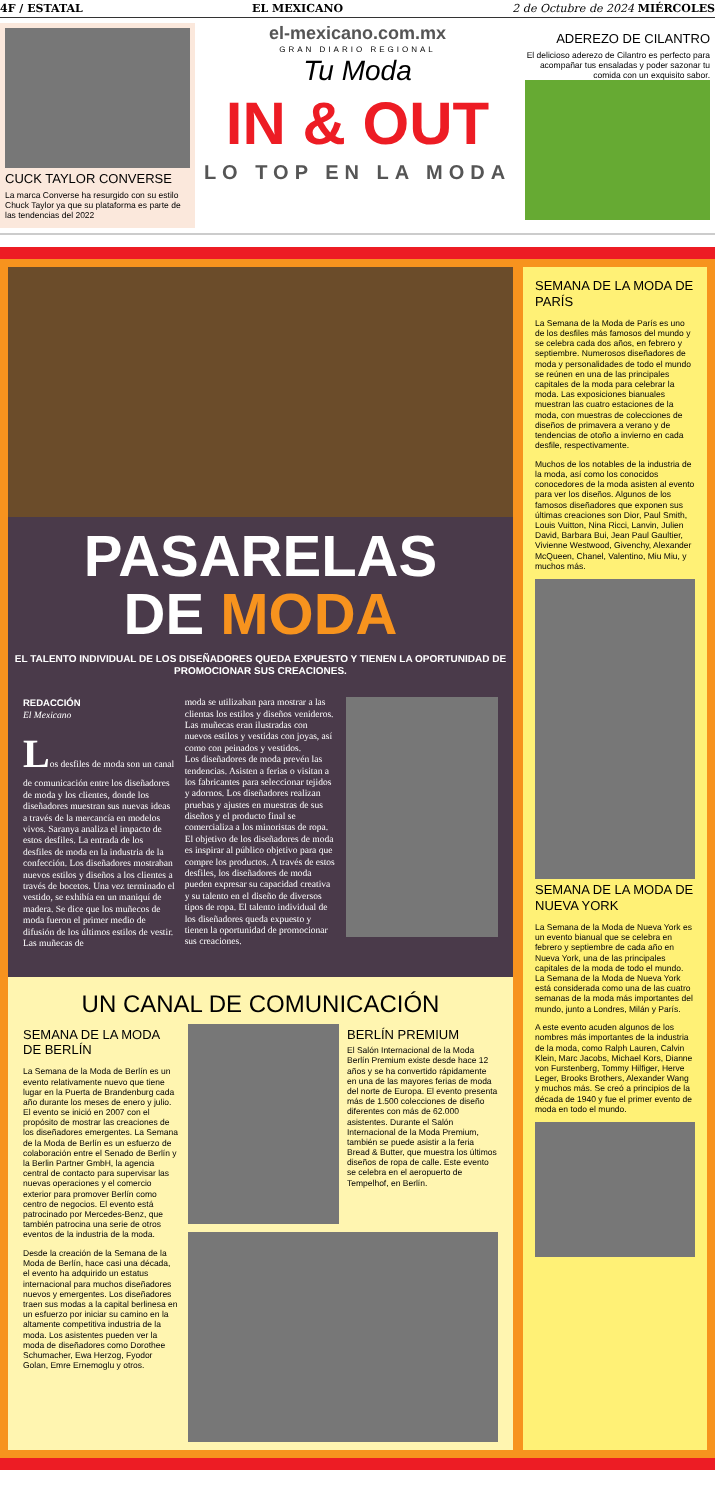4F / ESTATAL EL MEXICANO 2 de Octubre de 2024 MIÉRCOLES
CUCK TAYLOR CONVERSE
La marca Converse ha resurgido con su estilo Chuck Taylor ya que su plataforma es parte de las tendencias del 2022
el-mexicano.com.mx
GRAN DIARIO REGIONAL
Tu Moda
IN & OUT
LO TOP EN LA MODA
ADEREZO DE CILANTRO
El delicioso aderezo de Cilantro es perfecto para acompañar tus ensaladas y poder sazonar tu comida con un exquisito sabor.
PASARELAS
DE MODA
EL TALENTO INDIVIDUAL DE LOS DISEÑADORES QUEDA EXPUESTO Y TIENEN LA OPORTUNIDAD DE PROMOCIONAR SUS CREACIONES.
REDACCIÓN
El Mexicano
Los desfiles de moda son un canal de comunicación entre los diseñadores de moda y los clientes, donde los diseñadores muestran sus nuevas ideas a través de la mercancía en modelos vivos. Saranya analiza el impacto de estos desfiles. La entrada de los desfiles de moda en la industria de la confección. Los diseñadores mostraban nuevos estilos y diseños a los clientes a través de bocetos. Una vez terminado el vestido, se exhibía en un maniquí de madera. Se dice que los muñecos de moda fueron el primer medio de difusión de los últimos estilos de vestir. Las muñecas de
moda se utilizaban para mostrar a las clientas los estilos y diseños venideros. Las muñecas eran ilustradas con nuevos estilos y vestidas con joyas, así como con peinados y vestidos.
Los diseñadores de moda prevén las tendencias. Asisten a ferias o visitan a los fabricantes para seleccionar tejidos y adornos. Los diseñadores realizan pruebas y ajustes en muestras de sus diseños y el producto final se comercializa a los minoristas de ropa. El objetivo de los diseñadores de moda es inspirar al público objetivo para que compre los productos. A través de estos desfiles, los diseñadores de moda pueden expresar su capacidad creativa y su talento en el diseño de diversos tipos de ropa. El talento individual de los diseñadores queda expuesto y tienen la oportunidad de promocionar sus creaciones.
UN CANAL DE COMUNICACIÓN
SEMANA DE LA MODA DE BERLÍN
La Semana de la Moda de Berlín es un evento relativamente nuevo que tiene lugar en la Puerta de Brandenburg cada año durante los meses de enero y julio. El evento se inició en 2007 con el propósito de mostrar las creaciones de los diseñadores emergentes. La Semana de la Moda de Berlín es un esfuerzo de colaboración entre el Senado de Berlín y la Berlin Partner GmbH, la agencia central de contacto para supervisar las nuevas operaciones y el comercio exterior para promover Berlín como centro de negocios. El evento está patrocinado por Mercedes-Benz, que también patrocina una serie de otros eventos de la industria de la moda.
Desde la creación de la Semana de la Moda de Berlín, hace casi una década, el evento ha adquirido un estatus internacional para muchos diseñadores nuevos y emergentes. Los diseñadores traen sus modas a la capital berlinesa en un esfuerzo por iniciar su camino en la altamente competitiva industria de la moda. Los asistentes pueden ver la moda de diseñadores como Dorothee Schumacher, Ewa Herzog, Fyodor Golan, Emre Ernemoglu y otros.
BERLÍN PREMIUM
El Salón Internacional de la Moda Berlín Premium existe desde hace 12 años y se ha convertido rápidamente en una de las mayores ferias de moda del norte de Europa. El evento presenta más de 1.500 colecciones de diseño diferentes con más de 62.000 asistentes. Durante el Salón Internacional de la Moda Premium, también se puede asistir a la feria Bread & Butter, que muestra los últimos diseños de ropa de calle. Este evento se celebra en el aeropuerto de Tempelhof, en Berlín.
SEMANA DE LA MODA DE PARÍS
La Semana de la Moda de París es uno de los desfiles más famosos del mundo y se celebra cada dos años, en febrero y septiembre. Numerosos diseñadores de moda y personalidades de todo el mundo se reúnen en una de las principales capitales de la moda para celebrar la moda. Las exposiciones bianuales muestran las cuatro estaciones de la moda, con muestras de colecciones de diseños de primavera a verano y de tendencias de otoño a invierno en cada desfile, respectivamente.
Muchos de los notables de la industria de la moda, así como los conocidos conocedores de la moda asisten al evento para ver los diseños. Algunos de los famosos diseñadores que exponen sus últimas creaciones son Dior, Paul Smith, Louis Vuitton, Nina Ricci, Lanvin, Julien David, Barbara Bui, Jean Paul Gaultier, Vivienne Westwood, Givenchy, Alexander McQueen, Chanel, Valentino, Miu Miu, y muchos más.
SEMANA DE LA MODA DE NUEVA YORK
La Semana de la Moda de Nueva York es un evento bianual que se celebra en febrero y septiembre de cada año en Nueva York, una de las principales capitales de la moda de todo el mundo. La Semana de la Moda de Nueva York está considerada como una de las cuatro semanas de la moda más importantes del mundo, junto a Londres, Milán y París.
A este evento acuden algunos de los nombres más importantes de la industria de la moda, como Ralph Lauren, Calvin Klein, Marc Jacobs, Michael Kors, Dianne von Furstenberg, Tommy Hilfiger, Herve Leger, Brooks Brothers, Alexander Wang y muchos más. Se creó a principios de la década de 1940 y fue el primer evento de moda en todo el mundo.